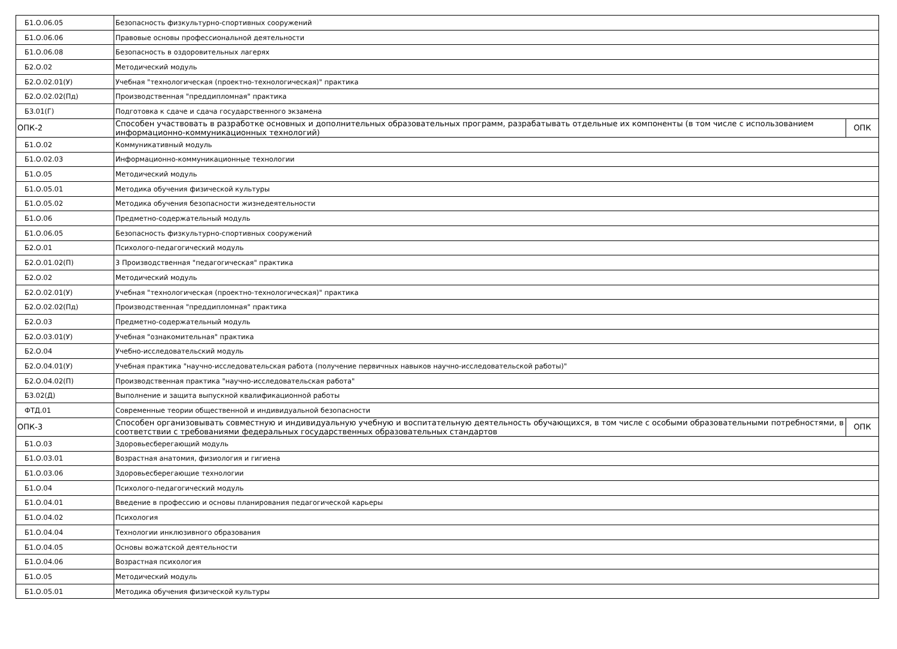| Б1.О.06.05 | Безопасность физкультурно-спортивных сооружений | |
| Б1.О.06.06 | Правовые основы профессиональной деятельности | |
| Б1.О.06.08 | Безопасность в оздоровительных лагерях | |
| Б2.О.02 | Методический модуль | |
| Б2.О.02.01(У) | Учебная "технологическая (проектно-технологическая)" практика | |
| Б2.О.02.02(Пд) | Производственная "преддипломная" практика | |
| Б3.01(Г) | Подготовка к сдаче и сдача государственного экзамена | |
| ОПК-2 | Способен участвовать в разработке основных и дополнительных образовательных программ, разрабатывать отдельные их компоненты (в том числе с использованием информационно-коммуникационных технологий) | ОПК |
| Б1.О.02 | Коммуникативный модуль | |
| Б1.О.02.03 | Информационно-коммуникационные технологии | |
| Б1.О.05 | Методический модуль | |
| Б1.О.05.01 | Методика обучения физической культуры | |
| Б1.О.05.02 | Методика обучения безопасности жизнедеятельности | |
| Б1.О.06 | Предметно-содержательный модуль | |
| Б1.О.06.05 | Безопасность физкультурно-спортивных сооружений | |
| Б2.О.01 | Психолого-педагогический модуль | |
| Б2.О.01.02(П) | 3 Производственная "педагогическая" практика | |
| Б2.О.02 | Методический модуль | |
| Б2.О.02.01(У) | Учебная "технологическая (проектно-технологическая)" практика | |
| Б2.О.02.02(Пд) | Производственная "преддипломная" практика | |
| Б2.О.03 | Предметно-содержательный модуль | |
| Б2.О.03.01(У) | Учебная "ознакомительная" практика | |
| Б2.О.04 | Учебно-исследовательский модуль | |
| Б2.О.04.01(У) | Учебная практика "научно-исследовательская работа (получение первичных навыков научно-исследовательской работы)" | |
| Б2.О.04.02(П) | Производственная практика "научно-исследовательская работа" | |
| Б3.02(Д) | Выполнение и защита выпускной квалификационной работы | |
| ФТД.01 | Современные теории общественной и индивидуальной безопасности | |
| ОПК-3 | Способен организовывать совместную и индивидуальную учебную и воспитательную деятельность обучающихся, в том числе с особыми образовательными потребностями, в соответствии с требованиями федеральных государственных образовательных стандартов | ОПК |
| Б1.О.03 | Здоровьесберегающий модуль | |
| Б1.О.03.01 | Возрастная анатомия, физиология и гигиена | |
| Б1.О.03.06 | Здоровьесберегающие технологии | |
| Б1.О.04 | Психолого-педагогический модуль | |
| Б1.О.04.01 | Введение в профессию и основы планирования педагогической карьеры | |
| Б1.О.04.02 | Психология | |
| Б1.О.04.04 | Технологии инклюзивного образования | |
| Б1.О.04.05 | Основы вожатской деятельности | |
| Б1.О.04.06 | Возрастная психология | |
| Б1.О.05 | Методический модуль | |
| Б1.О.05.01 | Методика обучения физической культуры | |